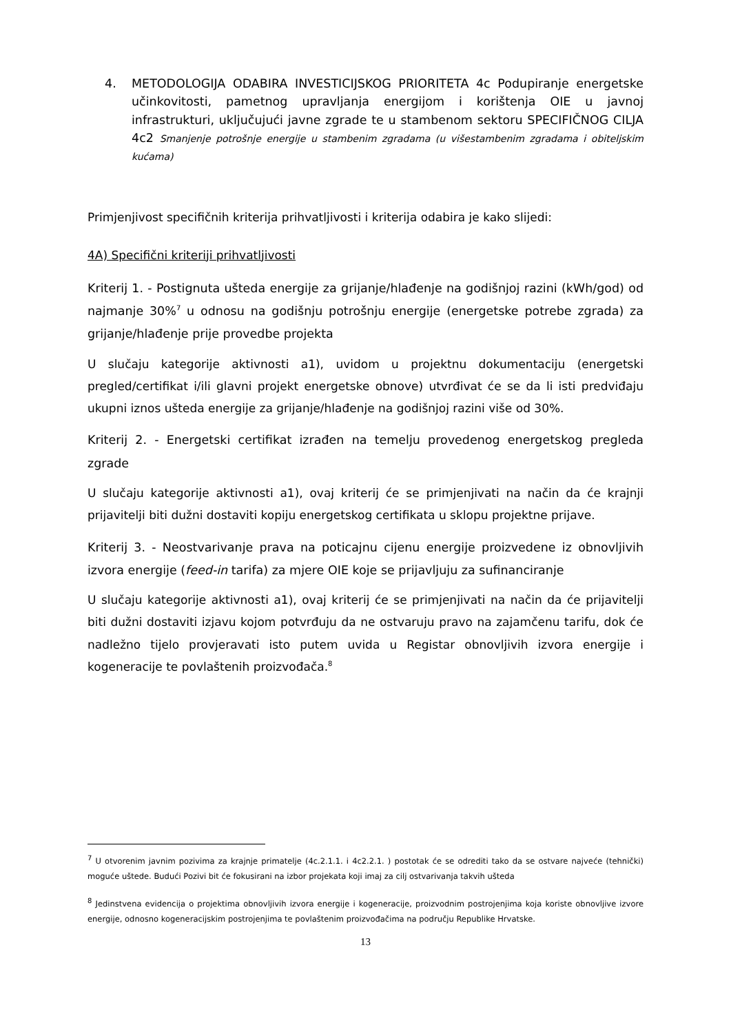4. METODOLOGIJA ODABIRA INVESTICIJSKOG PRIORITETA 4c Podupiranje energetske učinkovitosti, pametnog upravljanja energijom i korištenja OIE u javnoj infrastrukturi, uključujući javne zgrade te u stambenom sektoru SPECIFIČNOG CILJA 4c2 Smanjenje potrošnje energije u stambenim zgradama (u višestambenim zgradama i obiteljskim kućama)
Primjenjivost specifičnih kriterija prihvatljivosti i kriterija odabira je kako slijedi:
4A) Specifični kriteriji prihvatljivosti
Kriterij 1. - Postignuta ušteda energije za grijanje/hlađenje na godišnjoj razini (kWh/god) od najmanje 30%<sup>7</sup> u odnosu na godišnju potrošnju energije (energetske potrebe zgrada) za grijanje/hlađenje prije provedbe projekta
U slučaju kategorije aktivnosti a1), uvidom u projektnu dokumentaciju (energetski pregled/certifikat i/ili glavni projekt energetske obnove) utvrđivat će se da li isti predviđaju ukupni iznos ušteda energije za grijanje/hlađenje na godišnjoj razini više od 30%.
Kriterij 2. - Energetski certifikat izrađen na temelju provedenog energetskog pregleda zgrade
U slučaju kategorije aktivnosti a1), ovaj kriterij će se primjenjivati na način da će krajnji prijavitelji biti dužni dostaviti kopiju energetskog certifikata u sklopu projektne prijave.
Kriterij 3. - Neostvarivanje prava na poticajnu cijenu energije proizvedene iz obnovljivih izvora energije (feed-in tarifa) za mjere OIE koje se prijavljuju za sufinanciranje
U slučaju kategorije aktivnosti a1), ovaj kriterij će se primjenjivati na način da će prijavitelji biti dužni dostaviti izjavu kojom potvrđuju da ne ostvaruju pravo na zajamčenu tarifu, dok će nadležno tijelo provjeravati isto putem uvida u Registar obnovljivih izvora energije i kogeneracije te povlaštenih proizvođača.<sup>8</sup>
<sup>7</sup> U otvorenim javnim pozivima za krajnje primatelje (4c.2.1.1. i 4c2.2.1. ) postotak će se odrediti tako da se ostvare najveće (tehnički) moguće uštede. Budući Pozivi bit će fokusirani na izbor projekata koji imaj za cilj ostvarivanja takvih ušteda
<sup>8</sup> Jedinstvena evidencija o projektima obnovljivih izvora energije i kogeneracije, proizvodnim postrojenjima koja koriste obnovljive izvore energije, odnosno kogeneracijskim postrojenjima te povlaštenim proizvođačima na području Republike Hrvatske.
13